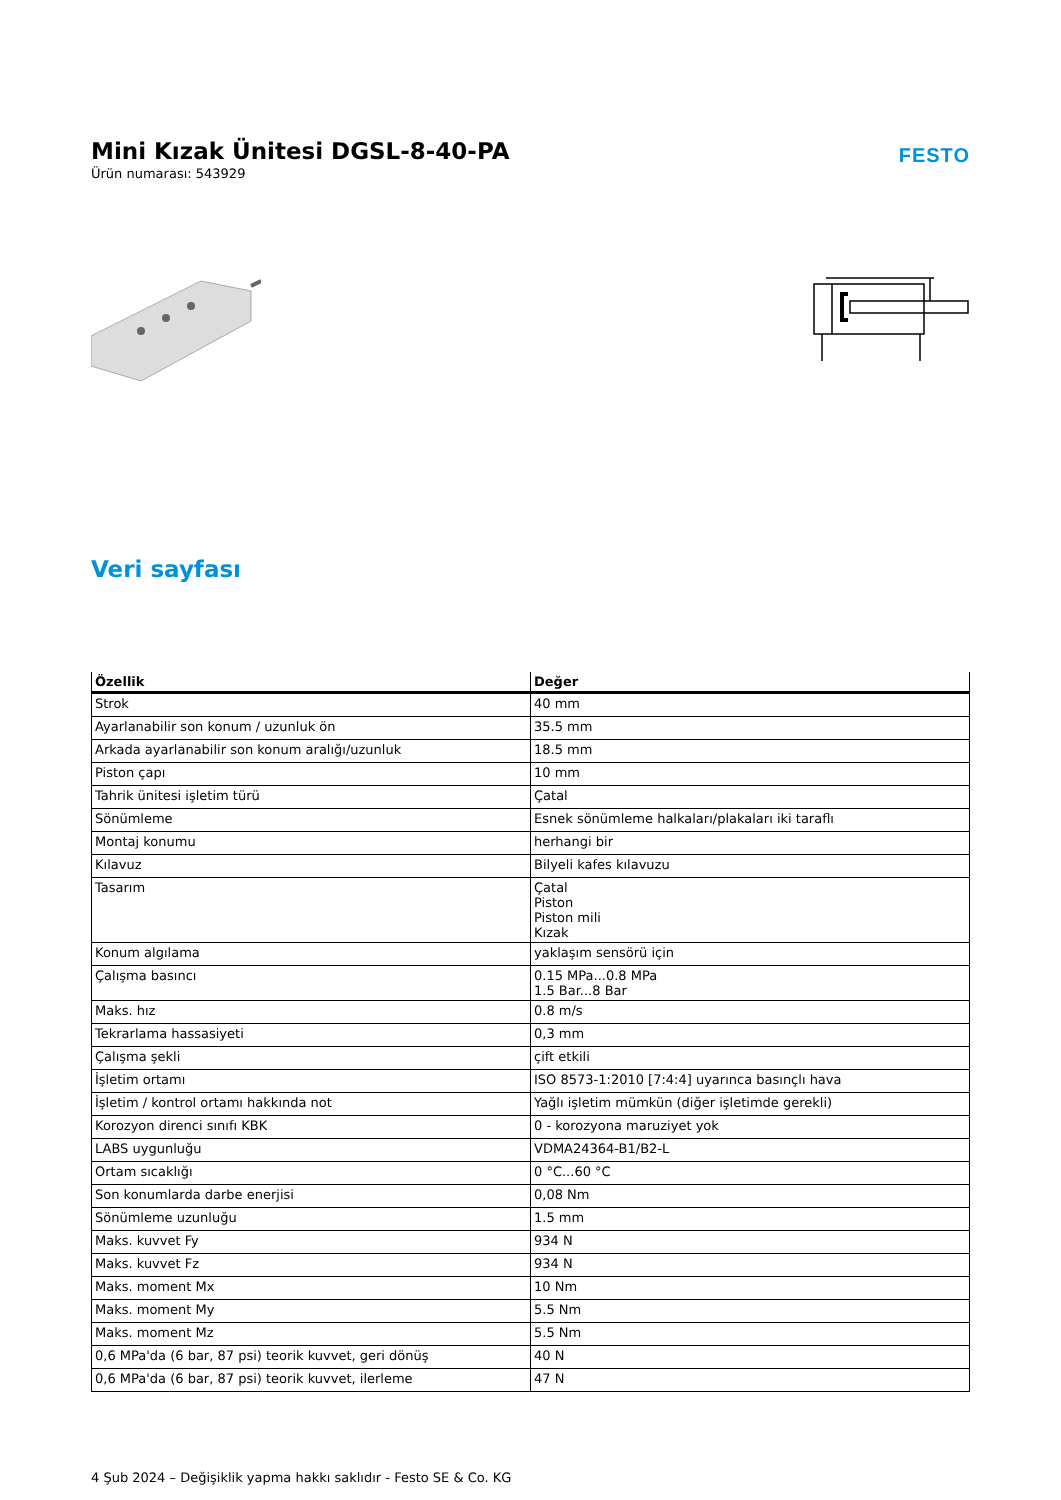Mini Kızak Ünitesi DGSL-8-40-PA
Ürün numarası: 543929
FESTO
Veri sayfası
| Özellik | Değer |
| --- | --- |
| Strok | 40 mm |
| Ayarlanabilir son konum / uzunluk ön | 35.5 mm |
| Arkada ayarlanabilir son konum aralığı/uzunluk | 18.5 mm |
| Piston çapı | 10 mm |
| Tahrik ünitesi işletim türü | Çatal |
| Sönümleme | Esnek sönümleme halkaları/plakaları iki taraflı |
| Montaj konumu | herhangi bir |
| Kılavuz | Bilyeli kafes kılavuzu |
| Tasarım | Çatal Piston Piston mili Kızak |
| Konum algılama | yaklaşım sensörü için |
| Çalışma basıncı | 0.15 MPa...0.8 MPa 1.5 Bar...8 Bar |
| Maks. hız | 0.8 m/s |
| Tekrarlama hassasiyeti | 0,3 mm |
| Çalışma şekli | çift etkili |
| İşletim ortamı | ISO 8573-1:2010 [7:4:4] uyarınca basınçlı hava |
| İşletim / kontrol ortamı hakkında not | Yağlı işletim mümkün (diğer işletimde gerekli) |
| Korozyon direnci sınıfı KBK | 0 - korozyona maruziyet yok |
| LABS uygunluğu | VDMA24364-B1/B2-L |
| Ortam sıcaklığı | 0 °C...60 °C |
| Son konumlarda darbe enerjisi | 0,08 Nm |
| Sönümleme uzunluğu | 1.5 mm |
| Maks. kuvvet Fy | 934 N |
| Maks. kuvvet Fz | 934 N |
| Maks. moment Mx | 10 Nm |
| Maks. moment My | 5.5 Nm |
| Maks. moment Mz | 5.5 Nm |
| 0,6 MPa'da (6 bar, 87 psi) teorik kuvvet, geri dönüş | 40 N |
| 0,6 MPa'da (6 bar, 87 psi) teorik kuvvet, ilerleme | 47 N |
4 Şub 2024 – Değişiklik yapma hakkı saklıdır - Festo SE & Co. KG